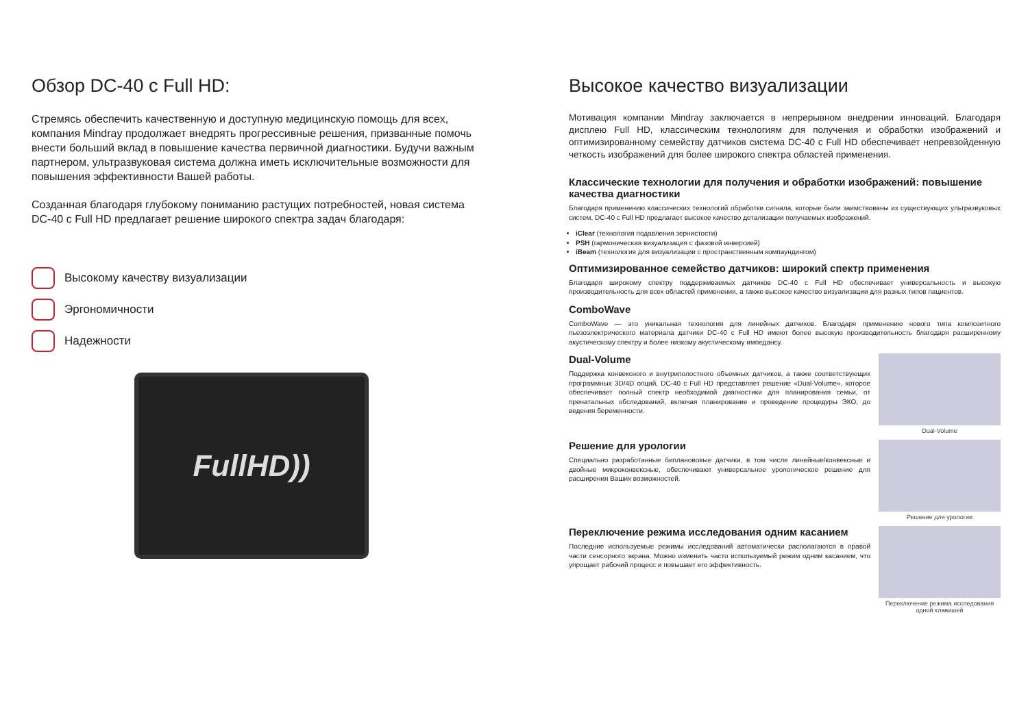Обзор DC-40 с Full HD:
Стремясь обеспечить качественную и доступную медицинскую помощь для всех, компания Mindray продолжает внедрять прогрессивные решения, призванные помочь внести больший вклад в повышение качества первичной диагностики. Будучи важным партнером, ультразвуковая система должна иметь исключительные возможности для повышения эффективности Вашей работы.
Созданная благодаря глубокому пониманию растущих потребностей, новая система DC-40 с Full HD предлагает решение широкого спектра задач благодаря:
Высокому качеству визуализации
Эргономичности
Надежности
FullHD))
Высокое качество визуализации
Мотивация компании Mindray заключается в непрерывном внедрении инноваций. Благодаря дисплею Full HD, классическим технологиям для получения и обработки изображений и оптимизированному семейству датчиков система DC-40 с Full HD обеспечивает непревзойденную четкость изображений для более широкого спектра областей применения.
Классические технологии для получения и обработки изображений: повышение качества диагностики
Благодаря применению классических технологий обработки сигнала, которые были заимствованы из существующих ультразвуковых систем, DC-40 с Full HD предлагает высокое качество детализации получаемых изображений.
iClear (технология подавления зернистости)
PSH (гармоническая визуализация с фазовой инверсией)
iBeam (технология для визуализации с пространственным компаундингом)
Оптимизированное семейство датчиков: широкий спектр применения
Благодаря широкому спектру поддерживаемых датчиков DC-40 с Full HD обеспечивает универсальность и высокую производительность для всех областей применения, а также высокое качество визуализации для разных типов пациентов.
ComboWave
ComboWave — это уникальная технология для линейных датчиков. Благодаря применению нового типа композитного пьезоэлектрического материала датчики DC-40 с Full HD имеют более высокую производительность благодаря расширенному акустическому спектру и более низкому акустическому импедансу.
Dual-Volume
Поддержка конвексного и внутриполостного объемных датчиков, а также соответствующих программных 3D/4D опций, DC-40 с Full HD представляет решение «Dual-Volume», которое обеспечивает полный спектр необходимой диагностики для планирования семьи, от пренатальных обследований, включая планирование и проведение процедуры ЭКО, до ведения беременности.
Dual-Volume
Решение для урологии
Специально разработанные бипланововые датчики, в том числе линейные/конвексные и двойные микроконвексные, обеспечивают универсальное урологическое решение для расширения Ваших возможностей.
Решение для урологии
Переключение режима исследования одним касанием
Последние используемые режимы исследований автоматически располагаются в правой части сенсорного экрана. Можно изменить часто используемый режим одним касанием, что упрощает рабочий процесс и повышает его эффективность.
Переключение режима исследования одной клавишей